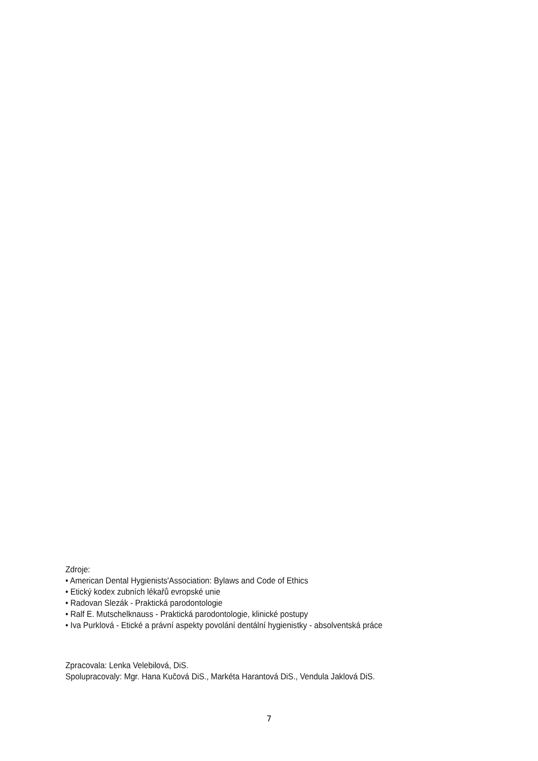Zdroje:
• American Dental Hygienists'Association: Bylaws and Code of Ethics
• Etický kodex zubních lékařů evropské unie
• Radovan Slezák - Praktická parodontologie
• Ralf E. Mutschelknauss - Praktická parodontologie, klinické postupy
• Iva Purklová - Etické a právní aspekty povolání dentální hygienistky - absolventská práce
Zpracovala: Lenka Velebilová, DiS.
Spolupracovaly: Mgr. Hana Kučová DiS., Markéta Harantová DiS., Vendula Jaklová DiS.
7